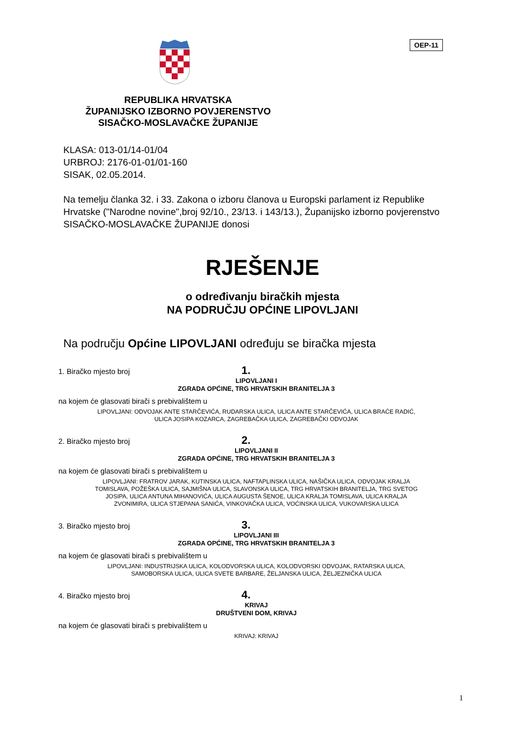OEP-11
REPUBLIKA HRVATSKA
ŽUPANIJSKO IZBORNO POVJERENSTVO
SISAČKO-MOSLAVAČKE ŽUPANIJE
KLASA: 013-01/14-01/04
URBROJ: 2176-01-01/01-160
SISAK, 02.05.2014.
Na temelju članka 32. i 33. Zakona o izboru članova u Europski parlament iz Republike Hrvatske ("Narodne novine",broj 92/10., 23/13. i 143/13.), Županijsko izborno povjerenstvo SISAČKO-MOSLAVAČKE ŽUPANIJE donosi
RJEŠENJE
o određivanju biračkih mjesta
NA PODRUČJU OPĆINE LIPOVLJANI
Na području Općine LIPOVLJANI određuju se biračka mjesta
1. Biračko mjesto broj 1.
LIPOVLJANI I
ZGRADA OPĆINE, TRG HRVATSKIH BRANITELJA 3
na kojem će glasovati birači s prebivalištem u
LIPOVLJANI: ODVOJAK ANTE STARČEVIĆA, RUDARSKA ULICA, ULICA ANTE STARČEVIĆA, ULICA BRAĆE RADIĆ,
ULICA JOSIPA KOZARCA, ZAGREBAČKA ULICA, ZAGREBAČKI ODVOJAK
2. Biračko mjesto broj 2.
LIPOVLJANI II
ZGRADA OPĆINE, TRG HRVATSKIH BRANITELJA 3
na kojem će glasovati birači s prebivalištem u
LIPOVLJANI: FRATROV JARAK, KUTINSKA ULICA, NAFTAPLINSKA ULICA, NAŠIČKA ULICA, ODVOJAK KRALJA
TOMISLAVA, POŽEŠKA ULICA, SAJMIŠNA ULICA, SLAVONSKA ULICA, TRG HRVATSKIH BRANITELJA, TRG SVETOG
JOSIPA, ULICA ANTUNA MIHANOVIĆA, ULICA AUGUSTA ŠENOE, ULICA KRALJA TOMISLAVA, ULICA KRALJA
ZVONIMIRA, ULICA STJEPANA SANIĆA, VINKOVAČKA ULICA, VOĆINSKA ULICA, VUKOVARSKA ULICA
3. Biračko mjesto broj 3.
LIPOVLJANI III
ZGRADA OPĆINE, TRG HRVATSKIH BRANITELJA 3
na kojem će glasovati birači s prebivalištem u
LIPOVLJANI: INDUSTRIJSKA ULICA, KOLODVORSKA ULICA, KOLODVORSKI ODVOJAK, RATARSKA ULICA,
SAMOBORSKA ULICA, ULICA SVETE BARBARE, ŽELJANSKA ULICA, ŽELJEZNIČKA ULICA
4. Biračko mjesto broj 4.
KRIVAJ
DRUŠTVENI DOM, KRIVAJ
na kojem će glasovati birači s prebivalištem u
KRIVAJ: KRIVAJ
1